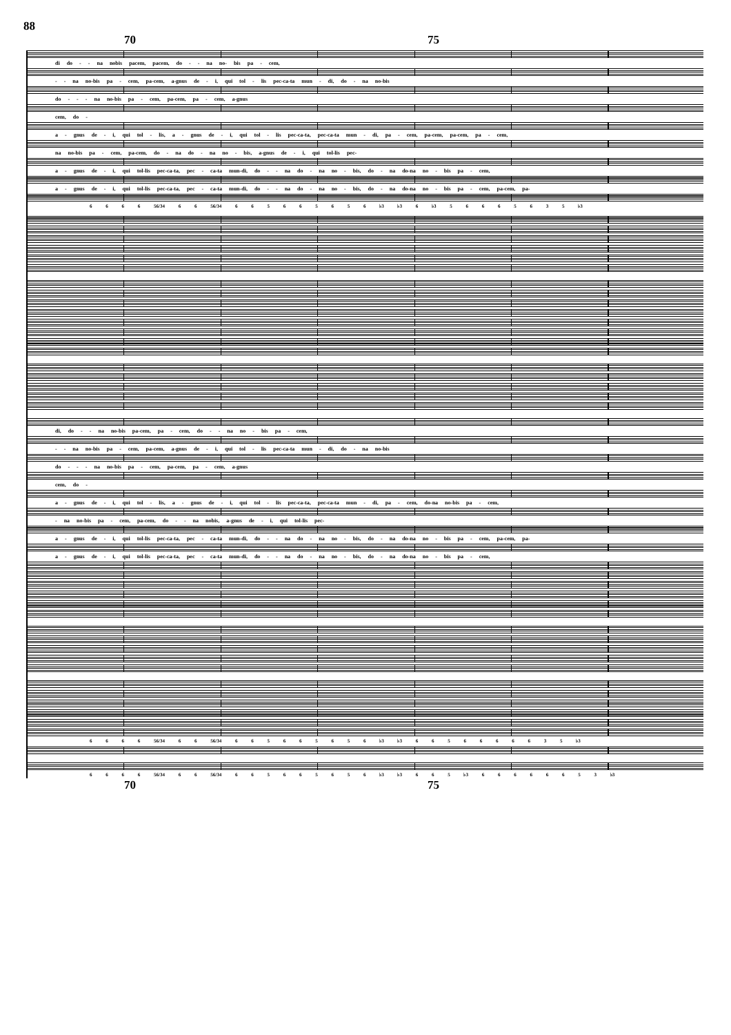88
70 75
di do - - na nobis pacem, pacem, do - - na no- bis pa - cem,
- - na no-bis pa - cem, pa-cem, a-gnus de - i, qui tol - lis pec-ca-ta mun - di, do - na no-bis
do - - - na no-bis pa - cem, pa-cem, pa - cem, a-gnus
cem, do -
a - gnus de - i, qui tol - lis, a - gnus de - i, qui tol - lis pec-ca-ta, pec-ca-ta mun - di, pa - cem, pa-cem, pa-cem, pa - cem,
na no-bis pa - cem, pa-cem, do - na do - na no - bis, a-gnus de - i, qui tol-lis pec-
a - gnus de - i, qui tol-lis pec-ca-ta, pec - ca-ta mun-di, do - - na do - na no - bis, do - na do-na no - bis pa - cem,
a - gnus de - i, qui tol-lis pec-ca-ta, pec - ca-ta mun-di, do - - na do - na no - bis, do - na do-na no - bis pa - cem, pa-cem, pa-
6 6 6 6 56/34 6 6 56/34 6 6 5 6 6 5 6 5 6 ♭3 ♭3 6 ♭3 5 6 6 6 5 6 3 5 ♭3
di, do - - na no-bis pa-cem, pa - cem, do - - na no - bis pa - cem,
- - na no-bis pa - cem, pa-cem, a-gnus de - i, qui tol - lis pec-ca-ta mun - di, do - na no-bis
do - - - na no-bis pa - cem, pa-cem, pa - cem, a-gnus
cem, do -
a - gnus de - i, qui tol - lis, a - gnus de - i, qui tol - lis pec-ca-ta, pec-ca-ta mun - di, pa - cem, do-na no-bis pa - cem,
- na no-bis pa - cem, pa-cem, do - - na nobis, a-gnus de - i, qui tol-lis pec-
a - gnus de - i, qui tol-lis pec-ca-ta, pec - ca-ta mun-di, do - - na do - na no - bis, do - na do-na no - bis pa - cem, pa-cem, pa-
a - gnus de - i, qui tol-lis pec-ca-ta, pec - ca-ta mun-di, do - - na do - na no - bis, do - na do-na no - bis pa - cem,
6 6 6 6 56/34 6 6 56/34 6 6 5 6 6 5 6 5 6 ♭3 ♭3 6 6 5 6 6 6 6 6 3 5 ♭3
6 6 6 6 56/34 6 6 56/34 6 6 5 6 6 5 6 5 6 ♭3 ♭3 6 6 5 ♭3 6 6 6 6 6 6 5 3 ♭3
70 75